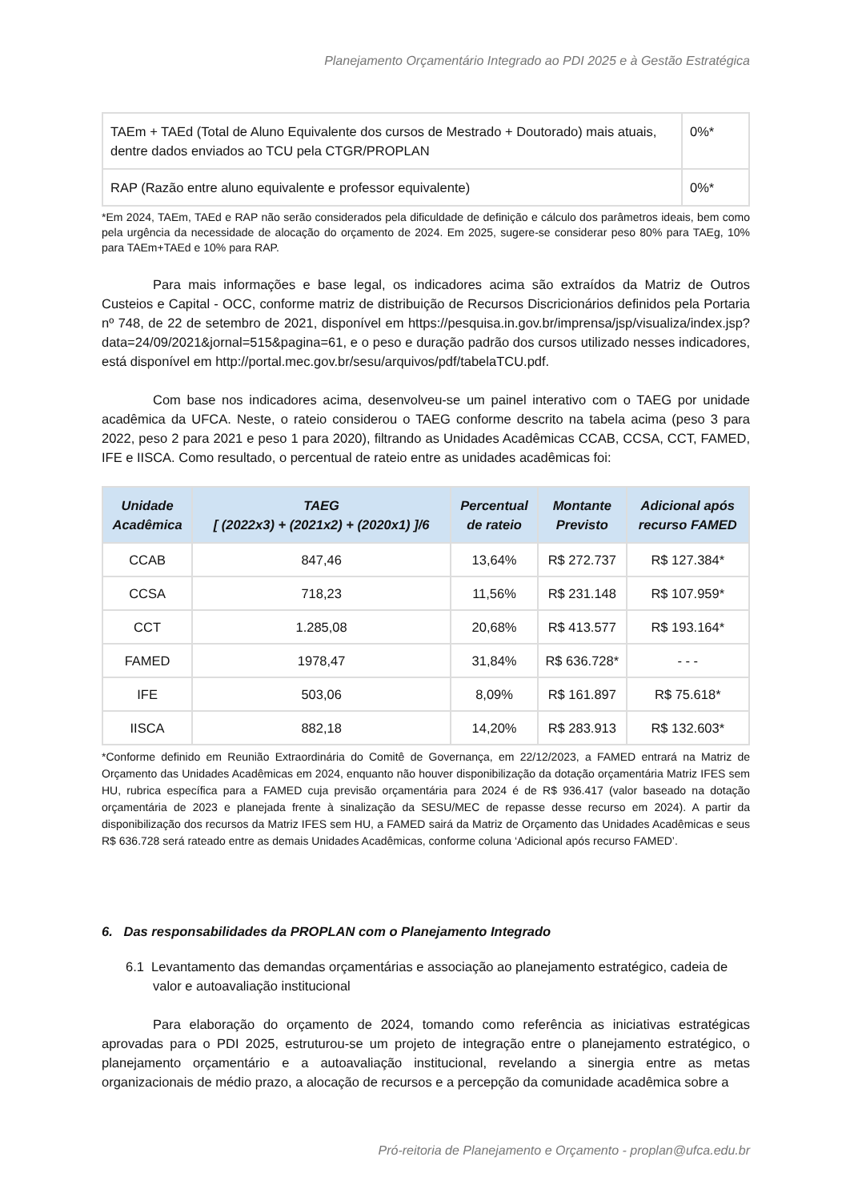Planejamento Orçamentário Integrado ao PDI 2025 e à Gestão Estratégica
| TAEm + TAEd (Total de Aluno Equivalente dos cursos de Mestrado + Doutorado) mais atuais, dentre dados enviados ao TCU pela CTGR/PROPLAN | 0%* |
| RAP (Razão entre aluno equivalente e professor equivalente) | 0%* |
*Em 2024, TAEm, TAEd e RAP não serão considerados pela dificuldade de definição e cálculo dos parâmetros ideais, bem como pela urgência da necessidade de alocação do orçamento de 2024. Em 2025, sugere-se considerar peso 80% para TAEg, 10% para TAEm+TAEd e 10% para RAP.
Para mais informações e base legal, os indicadores acima são extraídos da Matriz de Outros Custeios e Capital - OCC, conforme matriz de distribuição de Recursos Discricionários definidos pela Portaria nº 748, de 22 de setembro de 2021, disponível em https://pesquisa.in.gov.br/imprensa/jsp/visualiza/index.jsp?data=24/09/2021&jornal=515&pagina=61, e o peso e duração padrão dos cursos utilizado nesses indicadores, está disponível em http://portal.mec.gov.br/sesu/arquivos/pdf/tabelaTCU.pdf.
Com base nos indicadores acima, desenvolveu-se um painel interativo com o TAEG por unidade acadêmica da UFCA. Neste, o rateio considerou o TAEG conforme descrito na tabela acima (peso 3 para 2022, peso 2 para 2021 e peso 1 para 2020), filtrando as Unidades Acadêmicas CCAB, CCSA, CCT, FAMED, IFE e IISCA. Como resultado, o percentual de rateio entre as unidades acadêmicas foi:
| Unidade Acadêmica | TAEG [ (2022x3) + (2021x2) + (2020x1) ]/6 | Percentual de rateio | Montante Previsto | Adicional após recurso FAMED |
| --- | --- | --- | --- | --- |
| CCAB | 847,46 | 13,64% | R$ 272.737 | R$ 127.384* |
| CCSA | 718,23 | 11,56% | R$ 231.148 | R$ 107.959* |
| CCT | 1.285,08 | 20,68% | R$ 413.577 | R$ 193.164* |
| FAMED | 1978,47 | 31,84% | R$ 636.728* | - - - |
| IFE | 503,06 | 8,09% | R$ 161.897 | R$ 75.618* |
| IISCA | 882,18 | 14,20% | R$ 283.913 | R$ 132.603* |
*Conforme definido em Reunião Extraordinária do Comitê de Governança, em 22/12/2023, a FAMED entrará na Matriz de Orçamento das Unidades Acadêmicas em 2024, enquanto não houver disponibilização da dotação orçamentária Matriz IFES sem HU, rubrica específica para a FAMED cuja previsão orçamentária para 2024 é de R$ 936.417 (valor baseado na dotação orçamentária de 2023 e planejada frente à sinalização da SESU/MEC de repasse desse recurso em 2024). A partir da disponibilização dos recursos da Matriz IFES sem HU, a FAMED sairá da Matriz de Orçamento das Unidades Acadêmicas e seus R$ 636.728 será rateado entre as demais Unidades Acadêmicas, conforme coluna ‘Adicional após recurso FAMED’.
6. Das responsabilidades da PROPLAN com o Planejamento Integrado
6.1 Levantamento das demandas orçamentárias e associação ao planejamento estratégico, cadeia de valor e autoavaliação institucional
Para elaboração do orçamento de 2024, tomando como referência as iniciativas estratégicas aprovadas para o PDI 2025, estruturou-se um projeto de integração entre o planejamento estratégico, o planejamento orçamentário e a autoavaliação institucional, revelando a sinergia entre as metas organizacionais de médio prazo, a alocação de recursos e a percepção da comunidade acadêmica sobre a
Pró-reitoria de Planejamento e Orçamento - proplan@ufca.edu.br